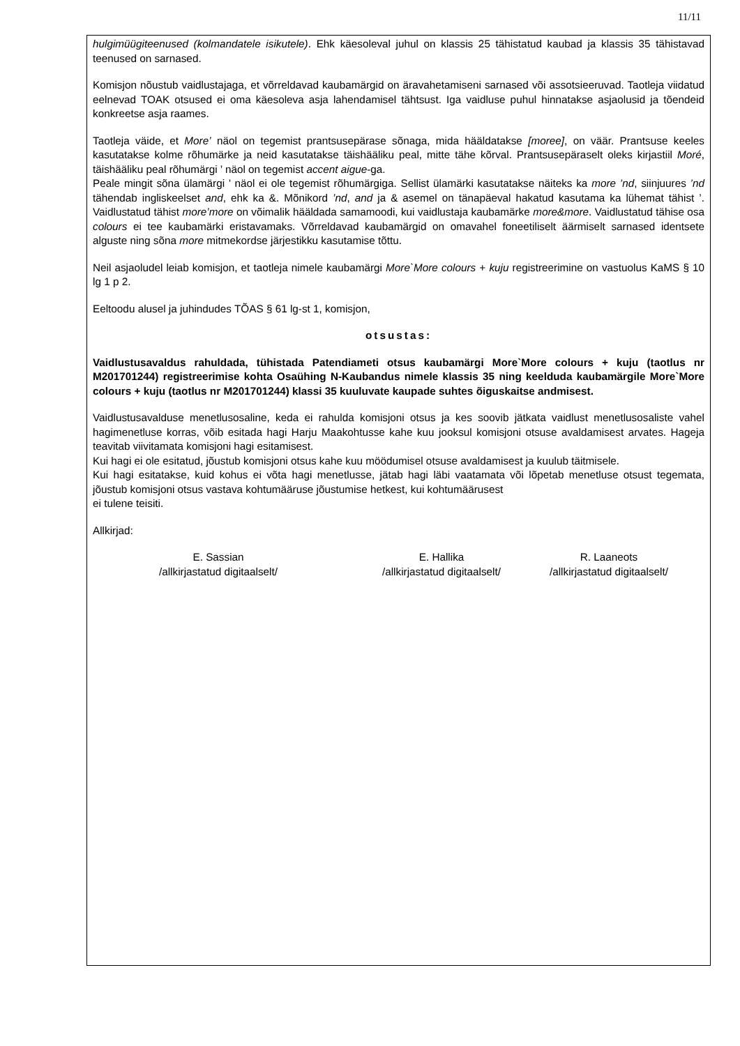11/11
hulgimüügiteenused (kolmandatele isikutele). Ehk käesoleval juhul on klassis 25 tähistatud kaubad ja klassis 35 tähistavad teenused on sarnased.
Komisjon nõustub vaidlustajaga, et võrreldavad kaubamärgid on äravahetamiseni sarnased või assotsieeruvad. Taotleja viidatud eelnevad TOAK otsused ei oma käesoleva asja lahendamisel tähtsust. Iga vaidluse puhul hinnatakse asjaolusid ja tõendeid konkreetse asja raames.
Taotleja väide, et More’ näol on tegemist prantsusepärase sõnaga, mida hääldatakse [moree], on väär. Prantsuse keeles kasutatakse kolme rõhumärke ja neid kasutatakse täishääliku peal, mitte tähe kõrval. Prantsusepäraselt oleks kirjastiil Moré, täishääliku peal rõhumärgi ’ näol on tegemist accent aigue-ga.
Peale mingit sõna ülamärgi ’ näol ei ole tegemist rõhumärgiga. Sellist ülamärki kasutatakse näiteks ka more ’nd, siinjuures ’nd tähendab ingliskeelset and, ehk ka &. Mõnikord ’nd, and ja & asemel on tänapäeval hakatud kasutama ka lühemat tähist ’. Vaidlustatud tähist more’more on võimalik hääldada samamoodi, kui vaidlustaja kaubamärke more&more. Vaidlustatud tähise osa colours ei tee kaubamärki eristavamaks. Võrreldavad kaubamärgid on omavahel foneetiliselt äärmiselt sarnased identsete alguste ning sõna more mitmekordse järjestikku kasutamise tõttu.
Neil asjaoludel leiab komisjon, et taotleja nimele kaubamärgi More`More colours + kuju registreerimine on vastuolus KaMS § 10 lg 1 p 2.
Eeltoodu alusel ja juhindudes TÕAS § 61 lg-st 1, komisjon,
otsustas:
Vaidlustusavaldus rahuldada, tühistada Patendiameti otsus kaubamärgi More`More colours + kuju (taotlus nr M201701244) registreerimise kohta Osaühing N-Kaubandus nimele klassis 35 ning keelduda kaubamärgile More`More colours + kuju (taotlus nr M201701244) klassi 35 kuuluvate kaupade suhtes õiguskaitse andmisest.
Vaidlustusavalduse menetlusosaline, keda ei rahulda komisjoni otsus ja kes soovib jätkata vaidlust menetlusosaliste vahel hagimenetluse korras, võib esitada hagi Harju Maakohtusse kahe kuu jooksul komisjoni otsuse avaldamisest arvates. Hageja teavitab viivitamata komisjoni hagi esitamisest.
Kui hagi ei ole esitatud, jõustub komisjoni otsus kahe kuu möödumisel otsuse avaldamisest ja kuulub täitmisele.
Kui hagi esitatakse, kuid kohus ei võta hagi menetlusse, jätab hagi läbi vaatamata või lõpetab menetluse otsust tegemata, jõustub komisjoni otsus vastava kohtumääruse jõustumise hetkest, kui kohtumäärusest
ei tulene teisiti.
Allkirjad:
E. Sassian
/allkirjastatud digitaalselt/
E. Hallika
/allkirjastatud digitaalselt/
R. Laaneots
/allkirjastatud digitaalselt/